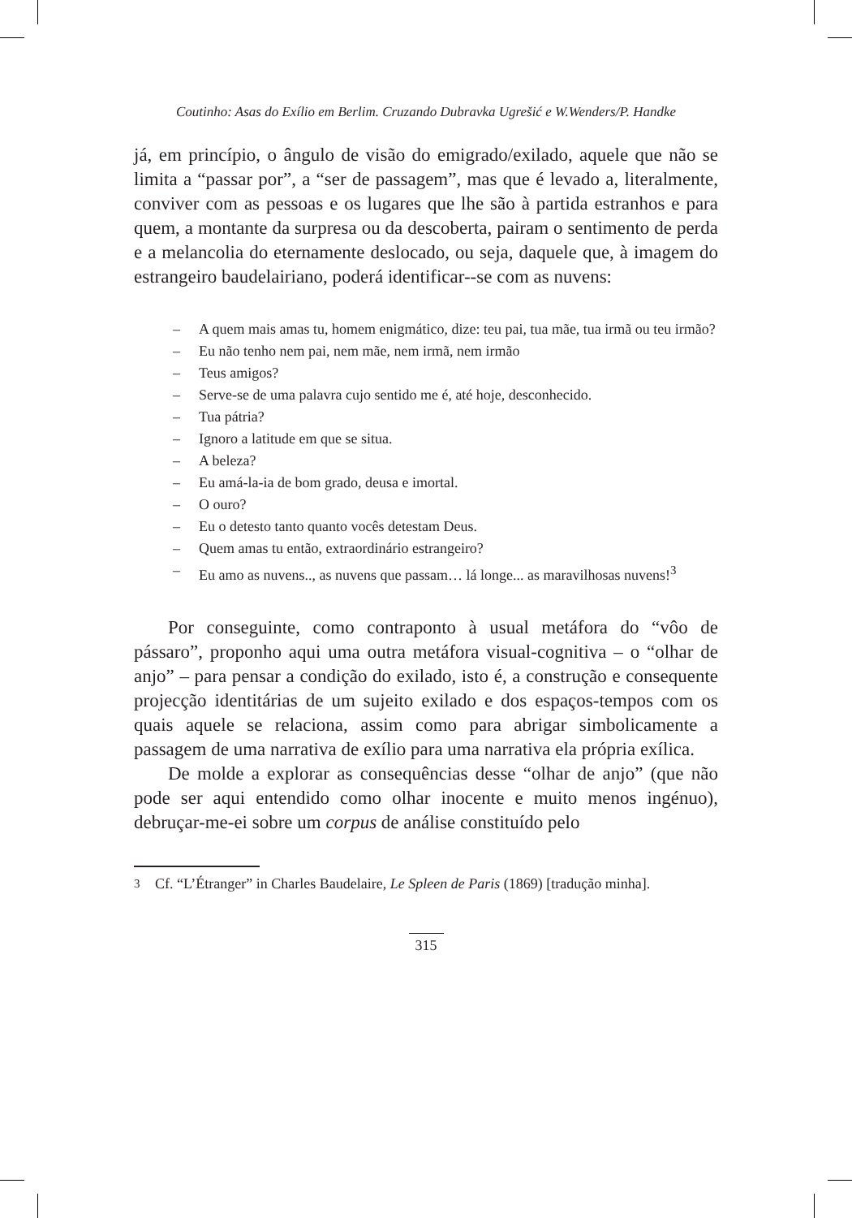Coutinho: Asas do Exílio em Berlim. Cruzando Dubravka Ugrešić e W.Wenders/P. Handke
já, em princípio, o ângulo de visão do emigrado/exilado, aquele que não se limita a “passar por”, a “ser de passagem”, mas que é levado a, literalmente, conviver com as pessoas e os lugares que lhe são à partida estranhos e para quem, a montante da surpresa ou da descoberta, pairam o sentimento de perda e a melancolia do eternamente deslocado, ou seja, daquele que, à imagem do estrangeiro baudelairiano, poderá identificar--se com as nuvens:
– A quem mais amas tu, homem enigmático, dize: teu pai, tua mãe, tua irmã ou teu irmão?
– Eu não tenho nem pai, nem mãe, nem irmã, nem irmão
– Teus amigos?
– Serve-se de uma palavra cujo sentido me é, até hoje, desconhecido.
– Tua pátria?
– Ignoro a latitude em que se situa.
– A beleza?
– Eu amá-la-ia de bom grado, deusa e imortal.
– O ouro?
– Eu o detesto tanto quanto vocês detestam Deus.
– Quem amas tu então, extraordinário estrangeiro?
– Eu amo as nuvens.., as nuvens que passam… lá longe... as maravilhosas nuvens!<sup>3</sup>
Por conseguinte, como contraponto à usual metáfora do “vôo de pássaro”, proponho aqui uma outra metáfora visual-cognitiva – o “olhar de anjo” – para pensar a condição do exilado, isto é, a construção e consequente projecção identitárias de um sujeito exilado e dos espaços-tempos com os quais aquele se relaciona, assim como para abrigar simbolicamente a passagem de uma narrativa de exílio para uma narrativa ela própria exílica.
De molde a explorar as consequências desse “olhar de anjo” (que não pode ser aqui entendido como olhar inocente e muito menos ingénuo), debruçar-me-ei sobre um corpus de análise constituído pelo
<sup>3</sup> Cf. “L’Étranger” in Charles Baudelaire, Le Spleen de Paris (1869) [tradução minha].
315